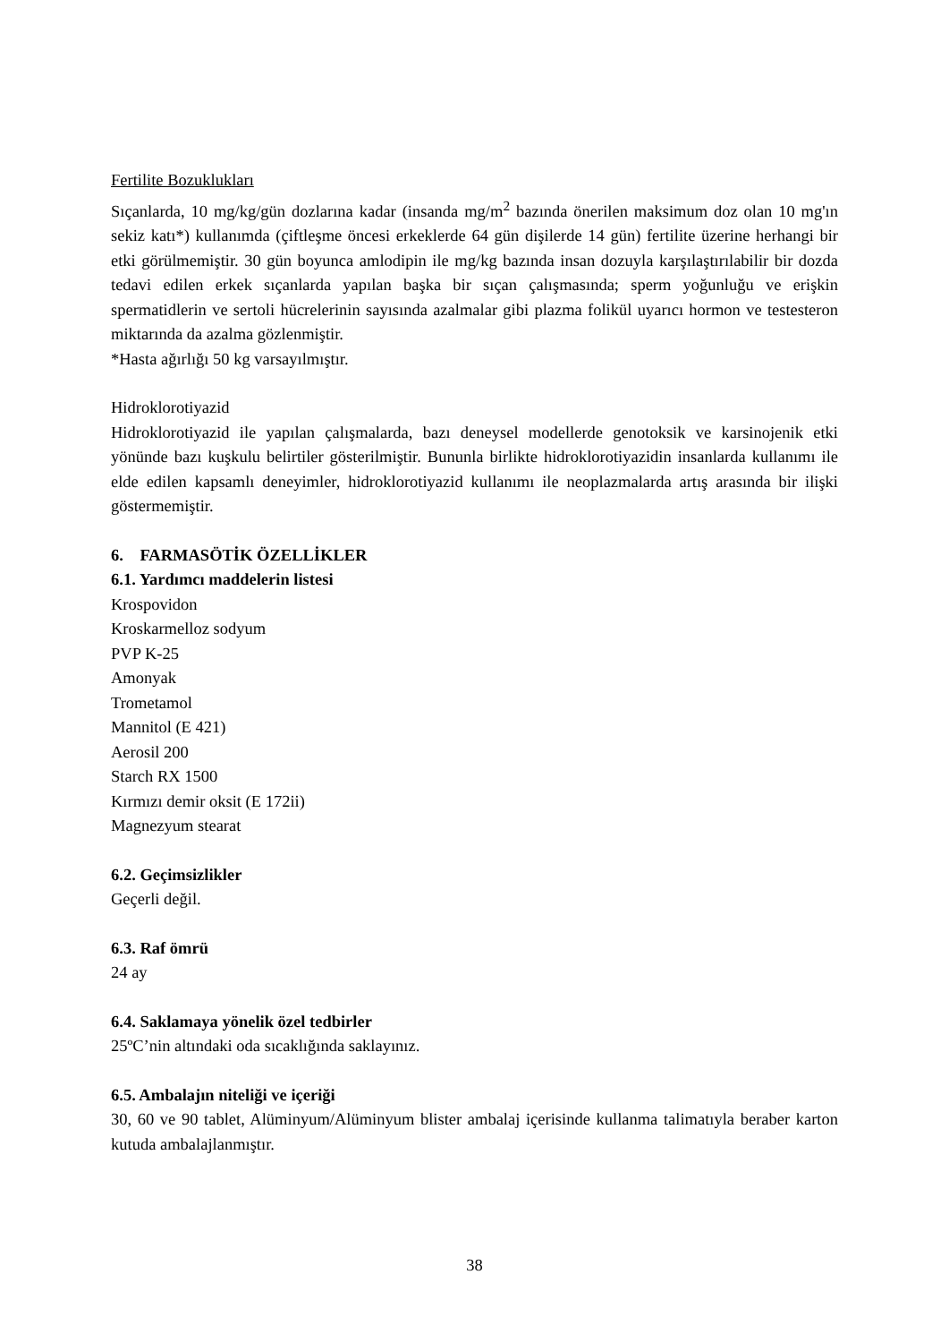Fertilite Bozuklukları
Sıçanlarda, 10 mg/kg/gün dozlarına kadar (insanda mg/m<sup>2</sup> bazında önerilen maksimum doz olan 10 mg'ın sekiz katı*) kullanımda (çiftleşme öncesi erkeklerde 64 gün dişilerde 14 gün) fertilite üzerine herhangi bir etki görülmemiştir. 30 gün boyunca amlodipin ile mg/kg bazında insan dozuyla karşılaştırılabilir bir dozda tedavi edilen erkek sıçanlarda yapılan başka bir sıçan çalışmasında; sperm yoğunluğu ve erişkin spermatidlerin ve sertoli hücrelerinin sayısında azalmalar gibi plazma folikül uyarıcı hormon ve testesteron miktarında da azalma gözlenmiştir.
*Hasta ağırlığı 50 kg varsayılmıştır.
Hidroklorotiyazid
Hidroklorotiyazid ile yapılan çalışmalarda, bazı deneysel modellerde genotoksik ve karsinojenik etki yönünde bazı kuşkulu belirtiler gösterilmiştir. Bununla birlikte hidroklorotiyazidin insanlarda kullanımı ile elde edilen kapsamlı deneyimler, hidroklorotiyazid kullanımı ile neoplazmalarda artış arasında bir ilişki göstermemiştir.
6. FARMASÖTİK ÖZELLİKLER
6.1. Yardımcı maddelerin listesi
Krospovidon
Kroskarmelloz sodyum
PVP K-25
Amonyak
Trometamol
Mannitol (E 421)
Aerosil 200
Starch RX 1500
Kırmızı demir oksit (E 172ii)
Magnezyum stearat
6.2. Geçimsizlikler
Geçerli değil.
6.3. Raf ömrü
24 ay
6.4. Saklamaya yönelik özel tedbirler
25ºC’nin altındaki oda sıcaklığında saklayınız.
6.5. Ambalajın niteliği ve içeriği
30, 60 ve 90 tablet, Alüminyum/Alüminyum blister ambalaj içerisinde kullanma talimatıyla beraber karton kutuda ambalajlanmıştır.
38